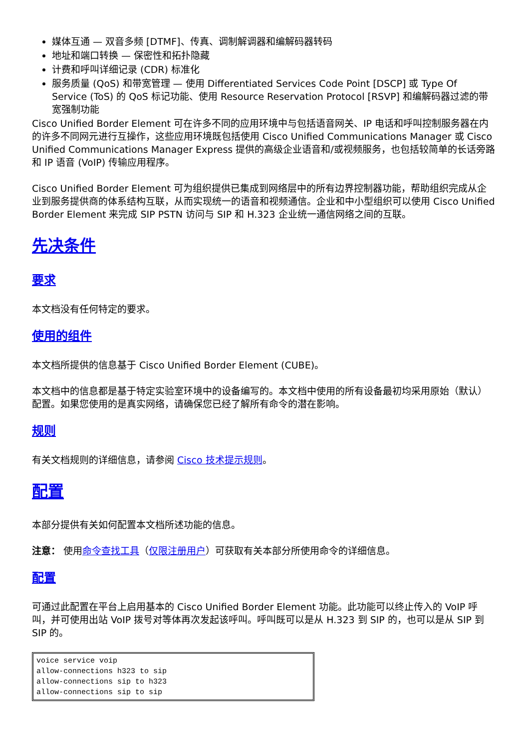媒体互通 — 双音多频 [DTMF]、传真、调制解调器和编解码器转码
地址和端口转换 — 保密性和拓扑隐藏
计费和呼叫详细记录 (CDR) 标准化
服务质量 (QoS) 和带宽管理 — 使用 Differentiated Services Code Point [DSCP] 或 Type Of Service (ToS) 的 QoS 标记功能、使用 Resource Reservation Protocol [RSVP] 和编解码器过滤的带宽强制功能
Cisco Unified Border Element 可在许多不同的应用环境中与包括语音网关、IP 电话和呼叫控制服务器在内的许多不同网元进行互操作，这些应用环境既包括使用 Cisco Unified Communications Manager 或 Cisco Unified Communications Manager Express 提供的高级企业语音和/或视频服务，也包括较简单的长话旁路和 IP 语音 (VoIP) 传输应用程序。
Cisco Unified Border Element 可为组织提供已集成到网络层中的所有边界控制器功能，帮助组织完成从企业到服务提供商的体系结构互联，从而实现统一的语音和视频通信。企业和中小型组织可以使用 Cisco Unified Border Element 来完成 SIP PSTN 访问与 SIP 和 H.323 企业统一通信网络之间的互联。
先决条件
要求
本文档没有任何特定的要求。
使用的组件
本文档所提供的信息基于 Cisco Unified Border Element (CUBE)。
本文档中的信息都是基于特定实验室环境中的设备编写的。本文档中使用的所有设备最初均采用原始（默认）配置。如果您使用的是真实网络，请确保您已经了解所有命令的潜在影响。
规则
有关文档规则的详细信息，请参阅 Cisco 技术提示规则。
配置
本部分提供有关如何配置本文档所述功能的信息。
注意： 使用命令查找工具（仅限注册用户）可获取有关本部分所使用命令的详细信息。
配置
可通过此配置在平台上启用基本的 Cisco Unified Border Element 功能。此功能可以终止传入的 VoIP 呼叫，并可使用出站 VoIP 拨号对等体再次发起该呼叫。呼叫既可以是从 H.323 到 SIP 的，也可以是从 SIP 到 SIP 的。
voice service voip
allow-connections h323 to sip
allow-connections sip to h323
allow-connections sip to sip